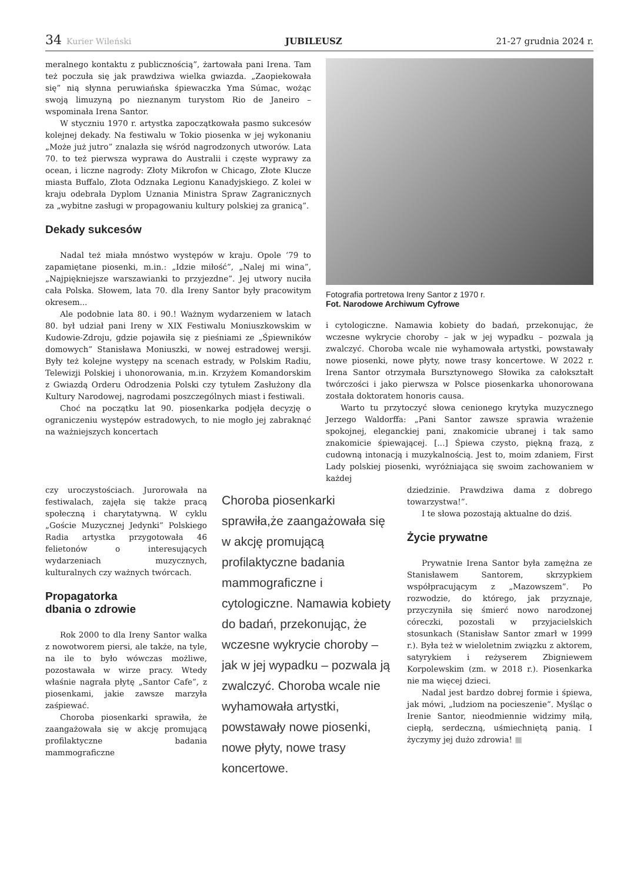34 Kurier Wileński JUBILEUSZ 21-27 grudnia 2024 r.
meralnego kontaktu z publicznością”, żartowała pani Irena. Tam też poczuła się jak prawdziwa wielka gwiazda. „Zaopiekowała się” nią słynna peruwiańska śpiewaczka Yma Súmac, wożąc swoją limuzyną po nieznanym turystom Rio de Janeiro – wspominała Irena Santor.
W styczniu 1970 r. artystka zapoczątkowała pasmo sukcesów kolejnej dekady. Na festiwalu w Tokio piosenka w jej wykonaniu „Może już jutro” znalazła się wśród nagrodzonych utworów. Lata 70. to też pierwsza wyprawa do Australii i częste wyprawy za ocean, i liczne nagrody: Złoty Mikrofon w Chicago, Złote Klucze miasta Buffalo, Złota Odznaka Legionu Kanadyjskiego. Z kolei w kraju odebrała Dyplom Uznania Ministra Spraw Zagranicznych za „wybitne zasługi w propagowaniu kultury polskiej za granicą”.
Dekady sukcesów
Nadal też miała mnóstwo występów w kraju. Opole ’79 to zapamiętane piosenki, m.in.: „Idzie miłość”, „Nalej mi wina”, „Najpiękniejsze warszawianki to przyjezdne”. Jej utwory nuciła cała Polska. Słowem, lata 70. dla Ireny Santor były pracowitym okresem...
Ale podobnie lata 80. i 90.! Ważnym wydarzeniem w latach 80. był udział pani Ireny w XIX Festiwalu Moniuszkowskim w Kudowie-Zdroju, gdzie pojawiła się z pieśniami ze „Śpiewników domowych” Stanisława Moniuszki, w nowej estradowej wersji. Były też kolejne występy na scenach estrady, w Polskim Radiu, Telewizji Polskiej i uhonorowania, m.in. Krzyżem Komandorskim z Gwiazdą Orderu Odrodzenia Polski czy tytułem Zasłużony dla Kultury Narodowej, nagrodami poszczególnych miast i festiwali.
Choć na początku lat 90. piosenkarka podjęła decyzję o ograniczeniu występów estradowych, to nie mogło jej zabraknąć na ważniejszych koncertach
Fotografia portretowa Ireny Santor z 1970 r.
Fot. Narodowe Archiwum Cyfrowe
i cytologiczne. Namawia kobiety do badań, przekonując, że wczesne wykrycie choroby – jak w jej wypadku – pozwala ją zwalczyć. Choroba wcale nie wyhamowała artystki, powstawały nowe piosenki, nowe płyty, nowe trasy koncertowe. W 2022 r. Irena Santor otrzymała Bursztynowego Słowika za całokształt twórczości i jako pierwsza w Polsce piosenkarka uhonorowana została doktoratem honoris causa.
Warto tu przytoczyć słowa cenionego krytyka muzycznego Jerzego Waldorffa: „Pani Santor zawsze sprawia wrażenie spokojnej, eleganckiej pani, znakomicie ubranej i tak samo znakomicie śpiewającej. [...] Śpiewa czysto, piękną frazą, z cudowną intonacją i muzykalnością. Jest to, moim zdaniem, First Lady polskiej piosenki, wyróżniająca się swoim zachowaniem w każdej
czy uroczystościach. Jurorowała na festiwalach, zajęła się także pracą społeczną i charytatywną. W cyklu „Goście Muzycznej Jedynki” Polskiego Radia artystka przygotowała 46 felietonów o interesujących wydarzeniach muzycznych, kulturalnych czy ważnych twórcach.
Propagatorka
dbania o zdrowie
Rok 2000 to dla Ireny Santor walka z nowotworem piersi, ale także, na tyle, na ile to było wówczas możliwe, pozostawała w wirze pracy. Wtedy właśnie nagrała płytę „Santor Cafe”, z piosenkami, jakie zawsze marzyła zaśpiewać.
Choroba piosenkarki sprawiła, że zaangażowała się w akcję promującą profilaktyczne badania mammograficzne
Choroba piosenkarki sprawiła,że zaangażowała się w akcję promującą profilaktyczne badania mammograficzne i cytologiczne. Namawia kobiety do badań, przekonując, że wczesne wykrycie choroby – jak w jej wypadku – pozwala ją zwalczyć. Choroba wcale nie wyhamowała artystki, powstawały nowe piosenki, nowe płyty, nowe trasy koncertowe.
dziedzinie. Prawdziwa dama z dobrego towarzystwa!”.
I te słowa pozostają aktualne do dziś.
Życie prywatne
Prywatnie Irena Santor była zamężna ze Stanisławem Santorem, skrzypkiem współpracującym z „Mazowszem”. Po rozwodzie, do którego, jak przyznaje, przyczyniła się śmierć nowo narodzonej córeczki, pozostali w przyjacielskich stosunkach (Stanisław Santor zmarł w 1999 r.). Była też w wieloletnim związku z aktorem, satyrykiem i reżyserem Zbigniewem Korpolewskim (zm. w 2018 r.). Piosenkarka nie ma więcej dzieci.
Nadal jest bardzo dobrej formie i śpiewa, jak mówi, „ludziom na pocieszenie”. Myśląc o Irenie Santor, nieodmiennie widzimy miłą, ciepłą, serdeczną, uśmiechniętą panią. I życzymy jej dużo zdrowia! ■